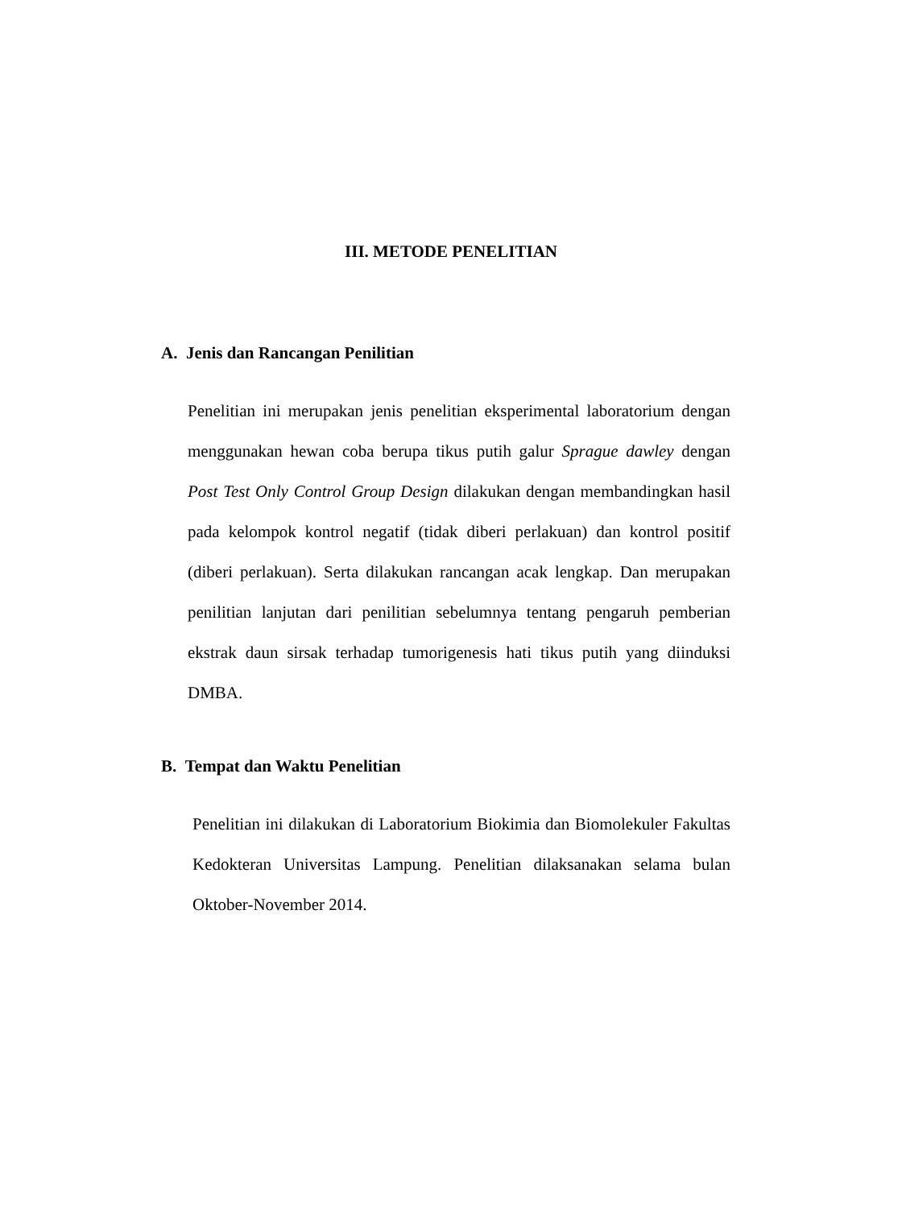III. METODE PENELITIAN
A. Jenis dan Rancangan Penilitian
Penelitian ini merupakan jenis penelitian eksperimental laboratorium dengan menggunakan hewan coba berupa tikus putih galur Sprague dawley dengan Post Test Only Control Group Design dilakukan dengan membandingkan hasil pada kelompok kontrol negatif (tidak diberi perlakuan) dan kontrol positif (diberi perlakuan). Serta dilakukan rancangan acak lengkap. Dan merupakan penilitian lanjutan dari penilitian sebelumnya tentang pengaruh pemberian ekstrak daun sirsak terhadap tumorigenesis hati tikus putih yang diinduksi DMBA.
B. Tempat dan Waktu Penelitian
Penelitian ini dilakukan di Laboratorium Biokimia dan Biomolekuler Fakultas Kedokteran Universitas Lampung. Penelitian dilaksanakan selama bulan Oktober-November 2014.